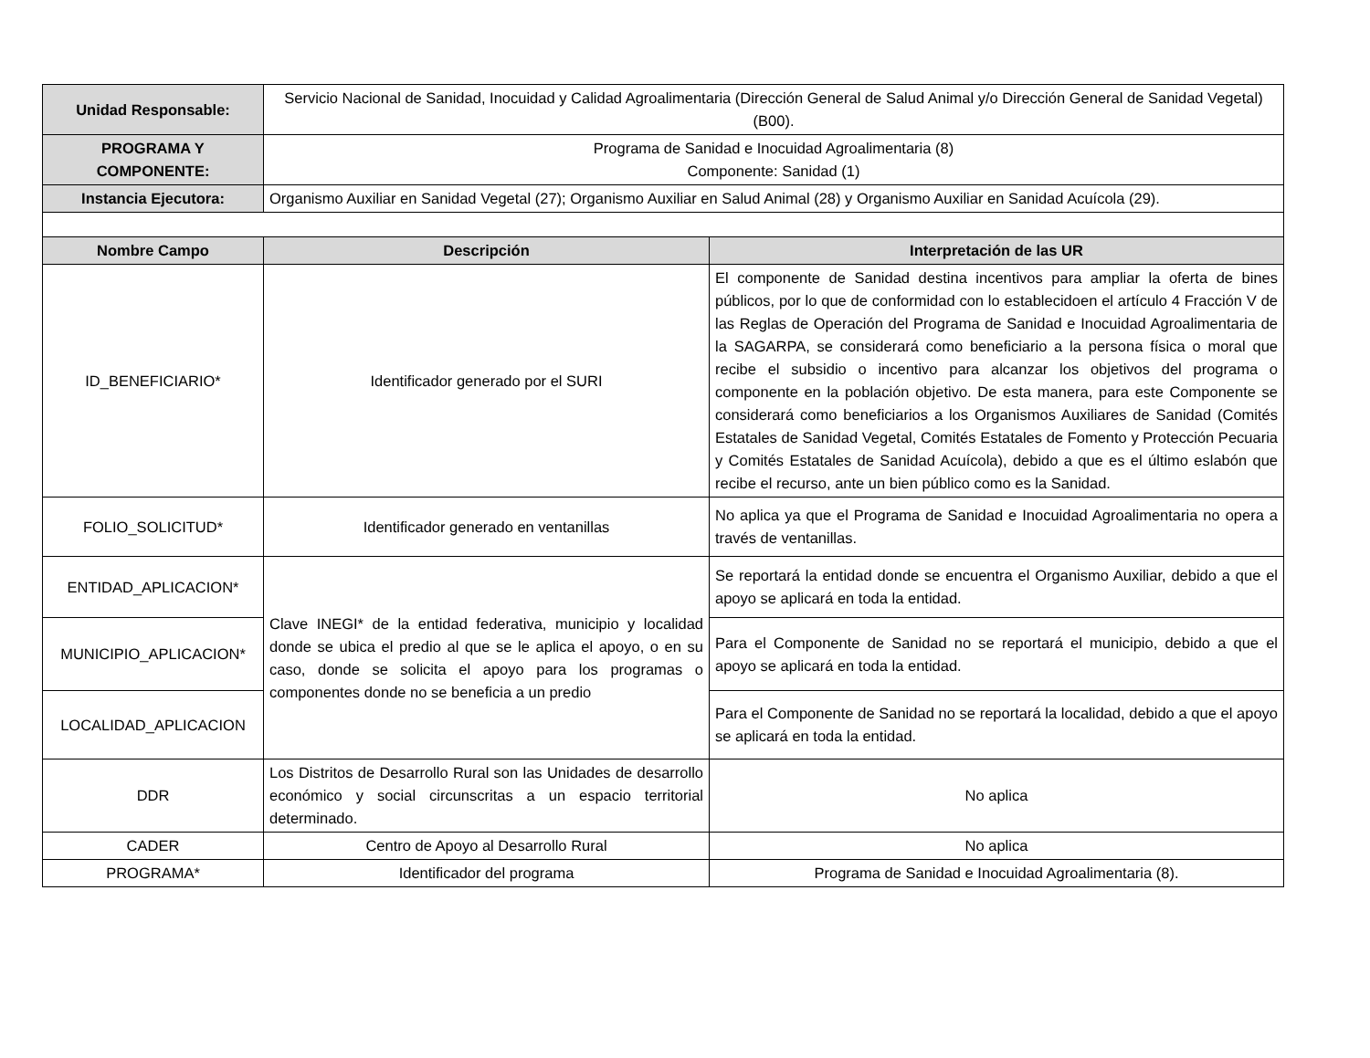| Unidad Responsable: | Servicio Nacional de Sanidad, Inocuidad y Calidad Agroalimentaria (Dirección General de Salud Animal y/o Dirección General de Sanidad Vegetal) (B00). | |
| PROGRAMA Y COMPONENTE: | Programa de Sanidad e Inocuidad Agroalimentaria (8) Componente: Sanidad (1) | |
| Instancia Ejecutora: | Organismo Auxiliar en Sanidad Vegetal (27); Organismo Auxiliar en Salud Animal (28) y Organismo Auxiliar en Sanidad Acuícola (29). | |
| Nombre Campo | Descripción | Interpretación de las UR |
| ID_BENEFICIARIO* | Identificador generado por el SURI | El componente de Sanidad destina incentivos para ampliar la oferta de bines públicos, por lo que de conformidad con lo establecidoen el artículo 4 Fracción V de las Reglas de Operación del Programa de Sanidad e Inocuidad Agroalimentaria de la SAGARPA, se considerará como beneficiario a la persona física o moral que recibe el subsidio o incentivo para alcanzar los objetivos del programa o componente en la población objetivo. De esta manera, para este Componente se considerará como beneficiarios a los Organismos Auxiliares de Sanidad (Comités Estatales de Sanidad Vegetal, Comités Estatales de Fomento y Protección Pecuaria y Comités Estatales de Sanidad Acuícola), debido a que es el último eslabón que recibe el recurso, ante un bien público como es la Sanidad. |
| FOLIO_SOLICITUD* | Identificador generado en ventanillas | No aplica ya que el Programa de Sanidad e Inocuidad Agroalimentaria no opera a través de ventanillas. |
| ENTIDAD_APLICACION* | Clave INEGI* de la entidad federativa, municipio y localidad donde se ubica el predio al que se le aplica el apoyo, o en su caso, donde se solicita el apoyo para los programas o componentes donde no se beneficia a un predio | Se reportará la entidad donde se encuentra el Organismo Auxiliar, debido a que el apoyo se aplicará en toda la entidad. |
| MUNICIPIO_APLICACION* | | Para el Componente de Sanidad no se reportará el municipio, debido a que el apoyo se aplicará en toda la entidad. |
| LOCALIDAD_APLICACION | | Para el Componente de Sanidad no se reportará la localidad, debido a que el apoyo se aplicará en toda la entidad. |
| DDR | Los Distritos de Desarrollo Rural son las Unidades de desarrollo económico y social circunscritas a un espacio territorial determinado. | No aplica |
| CADER | Centro de Apoyo al Desarrollo Rural | No aplica |
| PROGRAMA* | Identificador del programa | Programa de Sanidad e Inocuidad Agroalimentaria (8). |